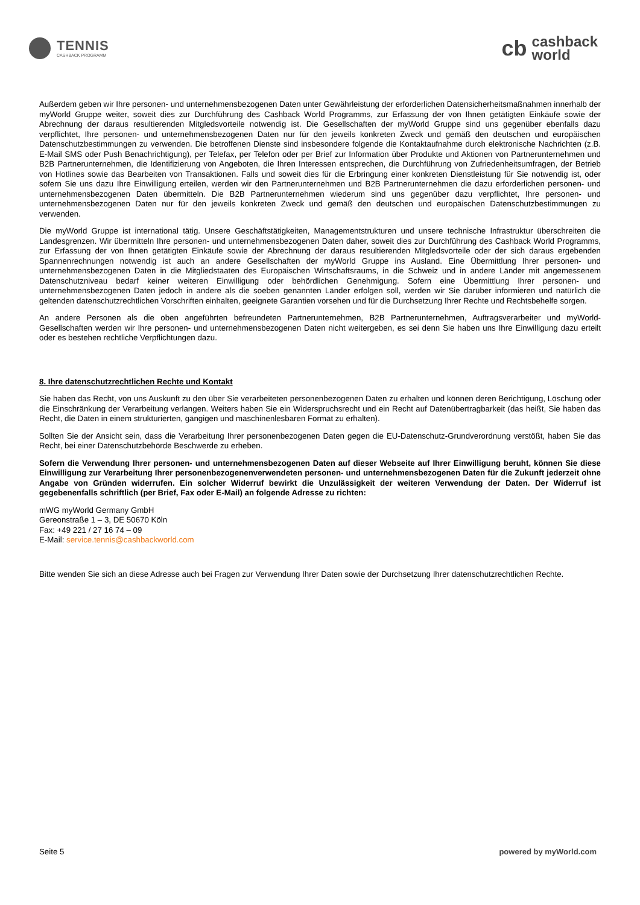TENNIS
CASHBACK PROGRAMM
cb
cashback
world
Außerdem geben wir Ihre personen- und unternehmensbezogenen Daten unter Gewährleistung der erforderlichen Datensicherheitsmaßnahmen innerhalb der myWorld Gruppe weiter, soweit dies zur Durchführung des Cashback World Programms, zur Erfassung der von Ihnen getätigten Einkäufe sowie der Abrechnung der daraus resultierenden Mitgledsvorteile notwendig ist. Die Gesellschaften der myWorld Gruppe sind uns gegenüber ebenfalls dazu verpflichtet, Ihre personen- und unternehmensbezogenen Daten nur für den jeweils konkreten Zweck und gemäß den deutschen und europäischen Datenschutzbestimmungen zu verwenden. Die betroffenen Dienste sind insbesondere folgende die Kontaktaufnahme durch elektronische Nachrichten (z.B. E-Mail SMS oder Push Benachrichtigung), per Telefax, per Telefon oder per Brief zur Information über Produkte und Aktionen von Partnerunternehmen und B2B Partnerunternehmen, die Identifizierung von Angeboten, die Ihren Interessen entsprechen, die Durchführung von Zufriedenheitsumfragen, der Betrieb von Hotlines sowie das Bearbeiten von Transaktionen. Falls und soweit dies für die Erbringung einer konkreten Dienstleistung für Sie notwendig ist, oder sofern Sie uns dazu Ihre Einwilligung erteilen, werden wir den Partnerunternehmen und B2B Partnerunternehmen die dazu erforderlichen personen- und unternehmensbezogenen Daten übermitteln. Die B2B Partnerunternehmen wiederum sind uns gegenüber dazu verpflichtet, Ihre personen- und unternehmensbezogenen Daten nur für den jeweils konkreten Zweck und gemäß den deutschen und europäischen Datenschutzbestimmungen zu verwenden.
Die myWorld Gruppe ist international tätig. Unsere Geschäftstätigkeiten, Managementstrukturen und unsere technische Infrastruktur überschreiten die Landesgrenzen. Wir übermitteln Ihre personen- und unternehmensbezogenen Daten daher, soweit dies zur Durchführung des Cashback World Programms, zur Erfassung der von Ihnen getätigten Einkäufe sowie der Abrechnung der daraus resultierenden Mitgledsvorteile oder der sich daraus ergebenden Spannenrechnungen notwendig ist auch an andere Gesellschaften der myWorld Gruppe ins Ausland. Eine Übermittlung Ihrer personen- und unternehmensbezogenen Daten in die Mitgliedstaaten des Europäischen Wirtschaftsraums, in die Schweiz und in andere Länder mit angemessenem Datenschutzniveau bedarf keiner weiteren Einwilligung oder behördlichen Genehmigung. Sofern eine Übermittlung Ihrer personen- und unternehmensbezogenen Daten jedoch in andere als die soeben genannten Länder erfolgen soll, werden wir Sie darüber informieren und natürlich die geltenden datenschutzrechtlichen Vorschriften einhalten, geeignete Garantien vorsehen und für die Durchsetzung Ihrer Rechte und Rechtsbehelfe sorgen.
An andere Personen als die oben angeführten befreundeten Partnerunternehmen, B2B Partnerunternehmen, Auftragsverarbeiter und myWorld-Gesellschaften werden wir Ihre personen- und unternehmensbezogenen Daten nicht weitergeben, es sei denn Sie haben uns Ihre Einwilligung dazu erteilt oder es bestehen rechtliche Verpflichtungen dazu.
8. Ihre datenschutzrechtlichen Rechte und Kontakt
Sie haben das Recht, von uns Auskunft zu den über Sie verarbeiteten personenbezogenen Daten zu erhalten und können deren Berichtigung, Löschung oder die Einschränkung der Verarbeitung verlangen. Weiters haben Sie ein Widerspruchsrecht und ein Recht auf Datenübertragbarkeit (das heißt, Sie haben das Recht, die Daten in einem strukturierten, gängigen und maschinenlesbaren Format zu erhalten).
Sollten Sie der Ansicht sein, dass die Verarbeitung Ihrer personenbezogenen Daten gegen die EU-Datenschutz-Grundverordnung verstößt, haben Sie das Recht, bei einer Datenschutzbehörde Beschwerde zu erheben.
Sofern die Verwendung Ihrer personen- und unternehmensbezogenen Daten auf dieser Webseite auf Ihrer Einwilligung beruht, können Sie diese Einwilligung zur Verarbeitung Ihrer personenbezogenenverwendeten personen- und unternehmensbezogenen Daten für die Zukunft jederzeit ohne Angabe von Gründen widerrufen. Ein solcher Widerruf bewirkt die Unzulässigkeit der weiteren Verwendung der Daten. Der Widerruf ist gegebenenfalls schriftlich (per Brief, Fax oder E-Mail) an folgende Adresse zu richten:
mWG myWorld Germany GmbH
Gereonstraße 1 – 3, DE 50670 Köln
Fax: +49 221 / 27 16 74 – 09
E-Mail: service.tennis@cashbackworld.com
Bitte wenden Sie sich an diese Adresse auch bei Fragen zur Verwendung Ihrer Daten sowie der Durchsetzung Ihrer datenschutzrechtlichen Rechte.
Seite 5 powered by myWorld.com